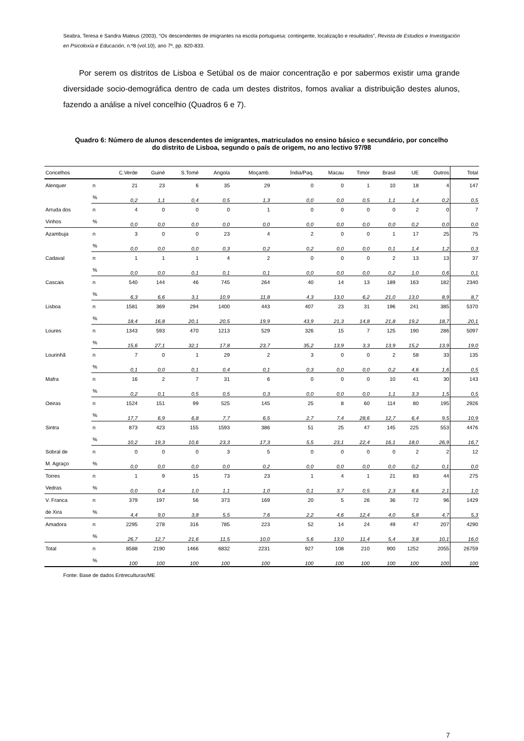Seabra, Teresa e Sandra Mateus (2003), “Os descendentes de imigrantes na escola portuguesa: contingente, localização e resultados”, Revista de Estudios e Investigación en Psicoloxía e Educación, n.º8 (vol.10), ano 7º, pp. 820-833.
Por serem os distritos de Lisboa e Setúbal os de maior concentração e por sabermos existir uma grande diversidade socio-demográfica dentro de cada um destes distritos, fomos avaliar a distribuição destes alunos, fazendo a análise a nível concelhio (Quadros 6 e 7).
Quadro 6: Número de alunos descendentes de imigrantes, matriculados no ensino básico e secundário, por concelho do distrito de Lisboa, segundo o país de origem, no ano lectivo 97/98
| Concelhos | | C.Verde | Guiné | S.Tomé | Angola | Moçamb. | Índia/Paq. | Macau | Timor | Brasil | UE | Outros | Total |
| --- | --- | --- | --- | --- | --- | --- | --- | --- | --- | --- | --- | --- | --- |
| Alenquer | n | 21 | 23 | 6 | 35 | 29 | 0 | 0 | 1 | 10 | 18 | 4 | 147 |
| | % | 0,2 | 1,1 | 0,4 | 0,5 | 1,3 | 0,0 | 0,0 | 0,5 | 1,1 | 1,4 | 0,2 | 0,5 |
| Arruda dos | n | 4 | 0 | 0 | 0 | 1 | 0 | 0 | 0 | 0 | 2 | 0 | 7 |
| Vinhos | % | 0,0 | 0,0 | 0,0 | 0,0 | 0,0 | 0,0 | 0,0 | 0,0 | 0,0 | 0,2 | 0,0 | 0,0 |
| Azambuja | n | 3 | 0 | 0 | 23 | 4 | 2 | 0 | 0 | 1 | 17 | 25 | 75 |
| | % | 0,0 | 0,0 | 0,0 | 0,3 | 0,2 | 0,2 | 0,0 | 0,0 | 0,1 | 1,4 | 1,2 | 0,3 |
| Cadaval | n | 1 | 1 | 1 | 4 | 2 | 0 | 0 | 0 | 2 | 13 | 13 | 37 |
| | % | 0,0 | 0,0 | 0,1 | 0,1 | 0,1 | 0,0 | 0,0 | 0,0 | 0,2 | 1,0 | 0,6 | 0,1 |
| Cascais | n | 540 | 144 | 46 | 745 | 264 | 40 | 14 | 13 | 189 | 163 | 182 | 2340 |
| | % | 6,3 | 6,6 | 3,1 | 10,9 | 11,8 | 4,3 | 13,0 | 6,2 | 21,0 | 13,0 | 8,9 | 8,7 |
| Lisboa | n | 1581 | 369 | 294 | 1400 | 443 | 407 | 23 | 31 | 196 | 241 | 385 | 5370 |
| | % | 18,4 | 16,8 | 20,1 | 20,5 | 19,9 | 43,9 | 21,3 | 14,8 | 21,8 | 19,2 | 18,7 | 20,1 |
| Loures | n | 1343 | 593 | 470 | 1213 | 529 | 326 | 15 | 7 | 125 | 190 | 286 | 5097 |
| | % | 15,6 | 27,1 | 32,1 | 17,8 | 23,7 | 35,2 | 13,9 | 3,3 | 13,9 | 15,2 | 13,9 | 19,0 |
| Lourinhã | n | 7 | 0 | 1 | 29 | 2 | 3 | 0 | 0 | 2 | 58 | 33 | 135 |
| | % | 0,1 | 0,0 | 0,1 | 0,4 | 0,1 | 0,3 | 0,0 | 0,0 | 0,2 | 4,6 | 1,6 | 0,5 |
| Mafra | n | 16 | 2 | 7 | 31 | 6 | 0 | 0 | 0 | 10 | 41 | 30 | 143 |
| | % | 0,2 | 0,1 | 0,5 | 0,5 | 0,3 | 0,0 | 0,0 | 0,0 | 1,1 | 3,3 | 1,5 | 0,5 |
| Oeiras | n | 1524 | 151 | 99 | 525 | 145 | 25 | 8 | 60 | 114 | 80 | 195 | 2926 |
| | % | 17,7 | 6,9 | 6,8 | 7,7 | 6,5 | 2,7 | 7,4 | 28,6 | 12,7 | 6,4 | 9,5 | 10,9 |
| Sintra | n | 873 | 423 | 155 | 1593 | 386 | 51 | 25 | 47 | 145 | 225 | 553 | 4476 |
| | % | 10,2 | 19,3 | 10,6 | 23,3 | 17,3 | 5,5 | 23,1 | 22,4 | 16,1 | 18,0 | 26,9 | 16,7 |
| Sobral de | n | 0 | 0 | 0 | 3 | 5 | 0 | 0 | 0 | 0 | 2 | 2 | 12 |
| M. Agraço | % | 0,0 | 0,0 | 0,0 | 0,0 | 0,2 | 0,0 | 0,0 | 0,0 | 0,0 | 0,2 | 0,1 | 0,0 |
| Torres | n | 1 | 9 | 15 | 73 | 23 | 1 | 4 | 1 | 21 | 83 | 44 | 275 |
| Vedras | % | 0,0 | 0,4 | 1,0 | 1,1 | 1,0 | 0,1 | 3,7 | 0,5 | 2,3 | 6,6 | 2,1 | 1,0 |
| V. Franca | n | 379 | 197 | 56 | 373 | 169 | 20 | 5 | 26 | 36 | 72 | 96 | 1429 |
| de Xira | % | 4,4 | 9,0 | 3,8 | 5,5 | 7,6 | 2,2 | 4,6 | 12,4 | 4,0 | 5,8 | 4,7 | 5,3 |
| Amadora | n | 2295 | 278 | 316 | 785 | 223 | 52 | 14 | 24 | 49 | 47 | 207 | 4290 |
| | % | 26,7 | 12,7 | 21,6 | 11,5 | 10,0 | 5,6 | 13,0 | 11,4 | 5,4 | 3,8 | 10,1 | 16,0 |
| Total | n | 8588 | 2190 | 1466 | 6832 | 2231 | 927 | 108 | 210 | 900 | 1252 | 2055 | 26759 |
| | % | 100 | 100 | 100 | 100 | 100 | 100 | 100 | 100 | 100 | 100 | 100 | 100 |
Fonte: Base de dados Entreculturas/ME
7